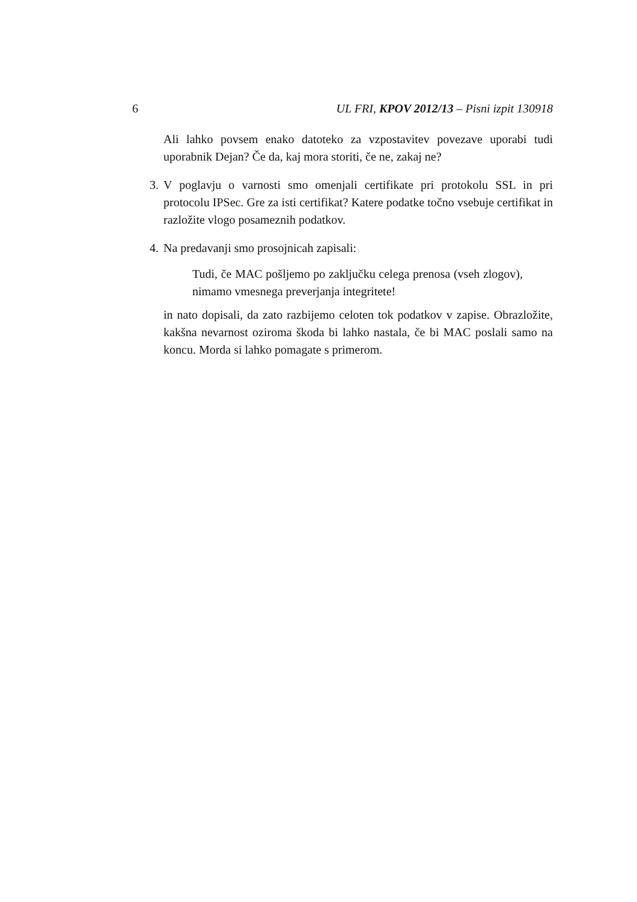6 UL FRI, KPOV 2012/13 – Pisni izpit 130918
Ali lahko povsem enako datoteko za vzpostavitev povezave uporabi tudi uporabnik Dejan? Če da, kaj mora storiti, če ne, zakaj ne?
3. V poglavju o varnosti smo omenjali certifikate pri protokolu SSL in pri protocolu IPSec. Gre za isti certifikat? Katere podatke točno vsebuje certifikat in razložite vlogo posameznih podatkov.
4. Na predavanji smo prosojnicah zapisali:
Tudi, če MAC pošljemo po zaključku celega prenosa (vseh zlogov), nimamo vmesnega preverjanja integritete!
in nato dopisali, da zato razbijemo celoten tok podatkov v zapise. Obrazložite, kakšna nevarnost oziroma škoda bi lahko nastala, če bi MAC poslali samo na koncu. Morda si lahko pomagate s primerom.